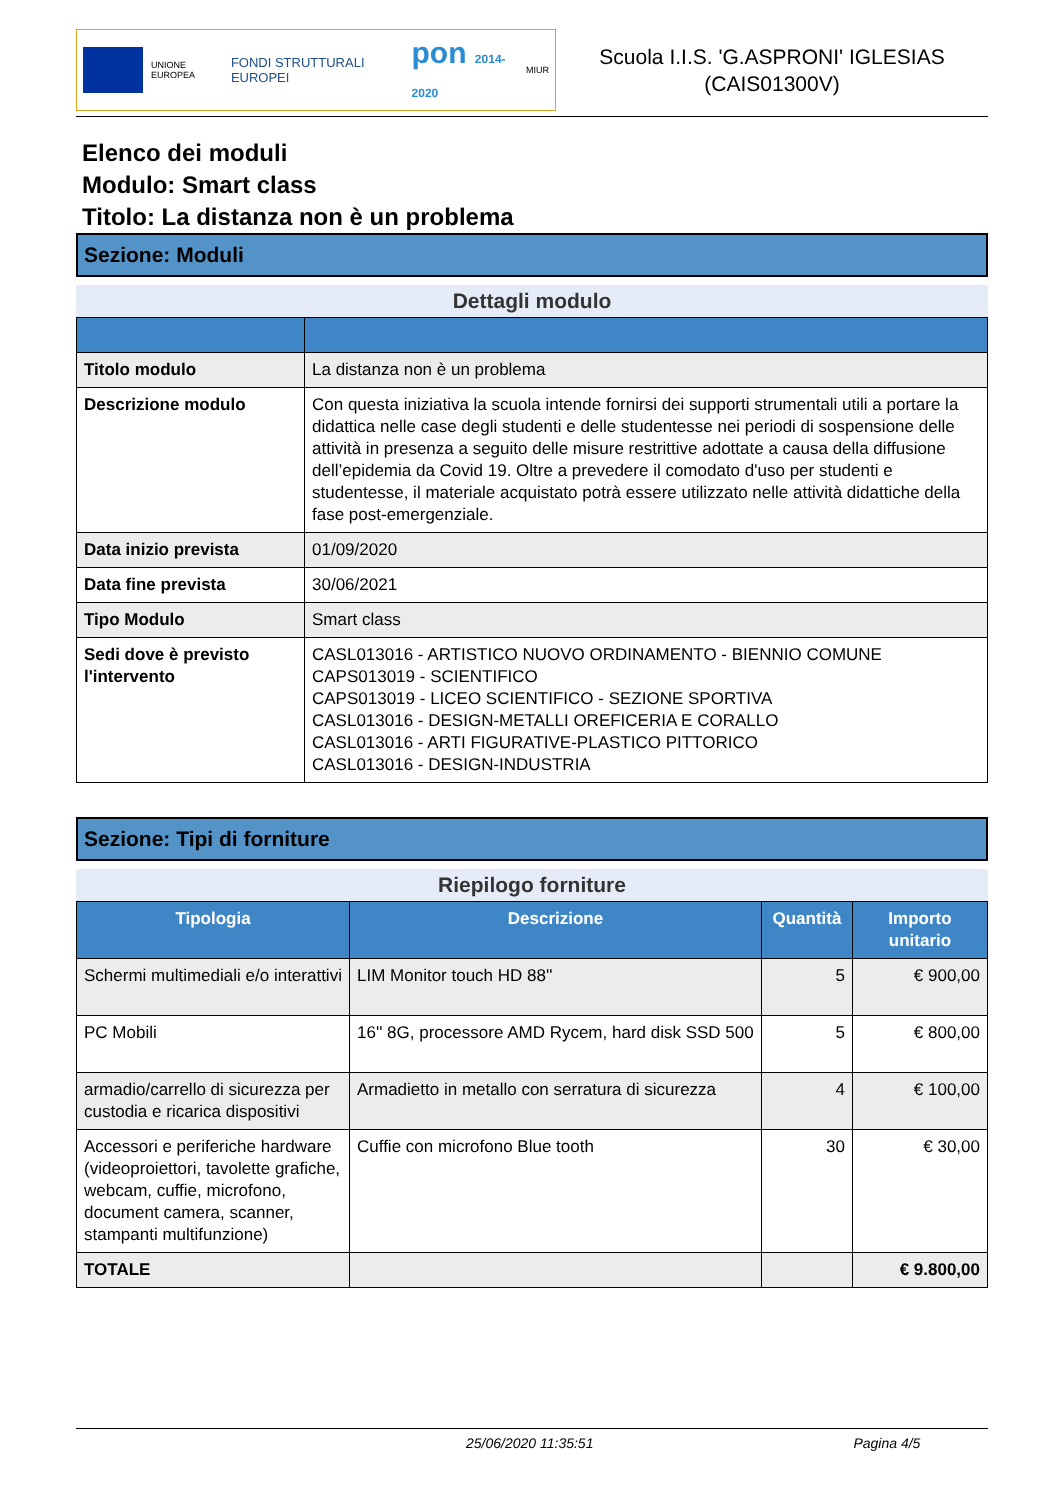UNIONE EUROPEA
FONDI STRUTTURALI EUROPEI
pon 2014-2020
MIUR
Scuola I.I.S. 'G.ASPRONI' IGLESIAS
(CAIS01300V)
Elenco dei moduli
Modulo: Smart class
Titolo: La distanza non è un problema
Sezione: Moduli
Dettagli modulo
| Titolo modulo | La distanza non è un problema |
| Descrizione modulo | Con questa iniziativa la scuola intende fornirsi dei supporti strumentali utili a portare la didattica nelle case degli studenti e delle studentesse nei periodi di sospensione delle attività in presenza a seguito delle misure restrittive adottate a causa della diffusione dell’epidemia da Covid 19. Oltre a prevedere il comodato d'uso per studenti e studentesse, il materiale acquistato potrà essere utilizzato nelle attività didattiche della fase post-emergenziale. |
| Data inizio prevista | 01/09/2020 |
| Data fine prevista | 30/06/2021 |
| Tipo Modulo | Smart class |
| Sedi dove è previsto l'intervento | CASL013016 - ARTISTICO NUOVO ORDINAMENTO - BIENNIO COMUNE CAPS013019 - SCIENTIFICO CAPS013019 - LICEO SCIENTIFICO - SEZIONE SPORTIVA CASL013016 - DESIGN-METALLI OREFICERIA E CORALLO CASL013016 - ARTI FIGURATIVE-PLASTICO PITTORICO CASL013016 - DESIGN-INDUSTRIA |
Sezione: Tipi di forniture
Riepilogo forniture
| Tipologia | Descrizione | Quantità | Importo unitario |
| --- | --- | --- | --- |
| Schermi multimediali e/o interattivi | LIM Monitor touch HD 88'' | 5 | € 900,00 |
| PC Mobili | 16'' 8G, processore AMD Rycem, hard disk SSD 500 | 5 | € 800,00 |
| armadio/carrello di sicurezza per custodia e ricarica dispositivi | Armadietto in metallo con serratura di sicurezza | 4 | € 100,00 |
| Accessori e periferiche hardware (videoproiettori, tavolette grafiche, webcam, cuffie, microfono, document camera, scanner, stampanti multifunzione) | Cuffie con microfono Blue tooth | 30 | € 30,00 |
| TOTALE | | | € 9.800,00 |
25/06/2020 11:35:51 Pagina 4/5